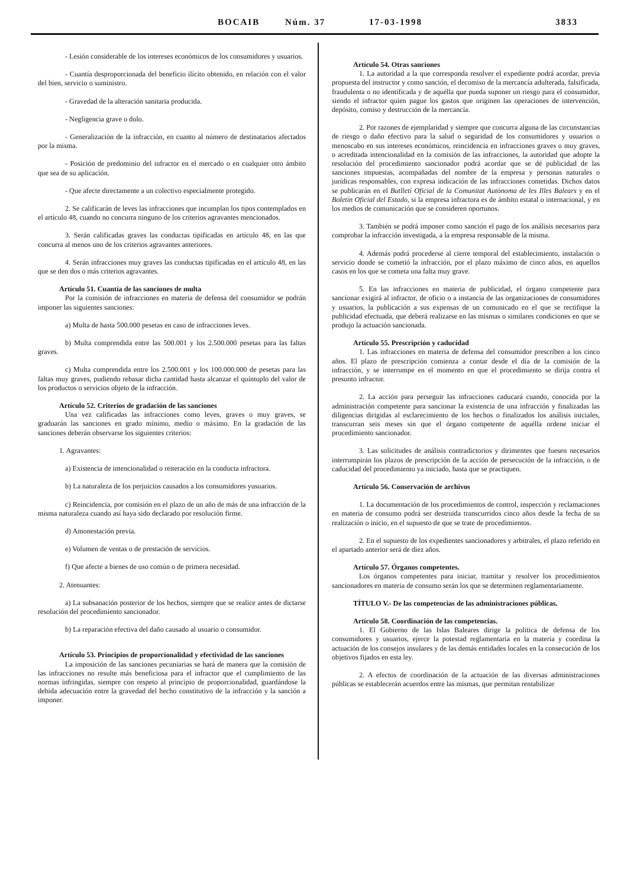BOCAIB Núm. 37 17-03-1998 3833
- Lesión considerable de los intereses económicos de los consumidores y usuarios.
- Cuantía desproporcionada del beneficio ilícito obtenido, en relación con el valor del bien, servicio o suministro.
- Gravedad de la alteración sanitaria producida.
- Negligencia grave o dolo.
- Generalización de la infracción, en cuanto al número de destinatarios afectados por la misma.
- Posición de predominio del infractor en el mercado o en cualquier otro ámbito que sea de su aplicación.
- Que afecte directamente a un colectivo especialmente protegido.
2. Se calificarán de leves las infracciones que incumplan los tipos contemplados en el artículo 48, cuando no concurra ninguno de los criterios agravantes mencionados.
3. Serán calificadas graves las conductas tipificadas en artículo 48, en las que concurra al menos uno de los criterios agravantes anteriores.
4. Serán infracciones muy graves las conductas tipificadas en el artículo 48, en las que se den dos o más criterios agravantes.
Artículo 51. Cuantía de las sanciones de multa
Por la comisión de infracciones en materia de defensa del consumidor se podrán imponer las siguientes sanciones:
a) Multa de hasta 500.000 pesetas en caso de infracciones leves.
b) Multa comprendida entre las 500.001 y los 2.500.000 pesetas para las faltas graves.
c) Multa comprendida entre los 2.500.001 y los 100.000.000 de pesetas para las faltas muy graves, pudiendo rebasar dicha cantidad hasta alcanzar el quíntuplo del valor de los productos o servicios objeto de la infracción.
Artículo 52. Criterios de gradación de las sanciones
Una vez calificadas las infracciones como leves, graves o muy graves, se graduarán las sanciones en grado mínimo, medio o máximo. En la gradación de las sanciones deberán observarse los siguientes criterios:
1. Agravantes:
a) Existencia de intencionalidad o reiteración en la conducta infractora.
b) La naturaleza de los perjuicios causados a los consumidores yusuarios.
c) Reincidencia, por comisión en el plazo de un año de más de una infracción de la misma naturaleza cuando así haya sido declarado por resolución firme.
d) Amonestación previa.
e) Volumen de ventas o de prestación de servicios.
f) Que afecte a bienes de uso común o de primera necesidad.
2. Atenuantes:
a) La subsanación posterior de los hechos, siempre que se realice antes de dictarse resolución del procedimiento sancionador.
b) La reparación efectiva del daño causado al usuario o consumidor.
Artículo 53. Principios de proporcionalidad y efectividad de las sanciones
La imposición de las sanciones pecuniarias se hará de manera que la comisión de las infracciones no resulte más beneficiosa para el infractor que el cumplimiento de las normas infringidas, siempre con respeto al principio de proporcionalidad, guardándose la debida adecuación entre la gravedad del hecho constitutivo de la infracción y la sanción a imponer.
Artículo 54. Otras sanciones
1. La autoridad a la que corresponda resolver el expediente podrá acordar, previa propuesta del instructor y como sanción, el decomiso de la mercancía adulterada, falsificada, fraudulenta o no identificada y de aquélla que pueda suponer un riesgo para el consumidor, siendo el infractor quien pague los gastos que originen las operaciones de intervención, depósito, comiso y destrucción de la mercancía.
2. Por razones de ejemplaridad y siempre que concurra alguna de las circunstancias de riesgo o daño efectivo para la salud o seguridad de los consumidores y usuarios o menoscabo en sus intereses económicos, reincidencia en infracciones graves o muy graves, o acreditada intencionalidad en la comisión de las infracciones, la autoridad que adopte la resolución del procedimiento sancionador podrá acordar que se dé publicidad de las sanciones impuestas, acompañadas del nombre de la empresa y personas naturales o jurídicas responsables, con expresa indicación de las infracciones cometidas. Dichos datos se publicarán en el Butlletí Oficial de la Comunitat Autònoma de les Illes Balears y en el Boletín Oficial del Estado, si la empresa infractora es de ámbito estatal o internacional, y en los medios de comunicación que se consideren oportunos.
3. También se podrá imponer como sanción el pago de los análisis necesarios para comprobar la infracción investigada, a la empresa responsable de la misma.
4. Además podrá procederse al cierre temporal del establecimiento, instalación o servicio donde se cometió la infracción, por el plazo máximo de cinco años, en aquellos casos en los que se cometa una falta muy grave.
5. En las infracciones en materia de publicidad, el órgano competente para sancionar exigirá al infractor, de oficio o a instancia de las organizaciones de consumidores y usuarios, la publicación a sus expensas de un comunicado en el que se rectifique la publicidad efectuada, que deberá realizarse en las mismas o similares condiciones en que se produjo la actuación sancionada.
Artículo 55. Prescripción y caducidad
1. Las infracciones en materia de defensa del consumidor prescriben a los cinco años. El plazo de prescripción comienza a contar desde el día de la comisión de la infracción, y se interrumpe en el momento en que el procedimiento se dirija contra el presunto infractor.
2. La acción para perseguir las infracciones caducará cuando, conocida por la administración competente para sancionar la existencia de una infracción y finalizadas las diligencias dirigidas al esclarecimiento de los hechos o finalizados los análisis iniciales, transcurran seis meses sin que el órgano competente de aquélla ordene iniciar el procedimiento sancionador.
3. Las solicitudes de análisis contradictorios y dirimentes que fuesen necesarios interrumpirán los plazos de prescripción de la acción de persecución de la infracción, o de caducidad del procedimiento ya iniciado, hasta que se practiquen.
Artículo 56. Conservación de archivos
1. La documentación de los procedimientos de control, inspección y reclamaciones en materia de consumo podrá ser destruida transcurridos cinco años desde la fecha de su realización o inicio, en el supuesto de que se trate de procedimientos.
2. En el supuesto de los expedientes sancionadores y arbitrales, el plazo referido en el apartado anterior será de diez años.
Artículo 57. Órganos competentes.
Los órganos competentes para iniciar, tramitar y resolver los procedimientos sancionadores en materia de consumo serán los que se determinen reglamentariamente.
TÍTULO V.- De las competencias de las administraciones públicas.
Artículo 58. Coordinación de las competencias.
1. El Gobierno de las Islas Baleares dirige la política de defensa de los consumidores y usuarios, ejerce la potestad reglamentaria en la materia y coordina la actuación de los consejos insulares y de las demás entidades locales en la consecución de los objetivos fijados en esta ley.
2. A efectos de coordinación de la actuación de las diversas administraciones públicas se establecerán acuerdos entre las mismas, que permitan rentabilizar